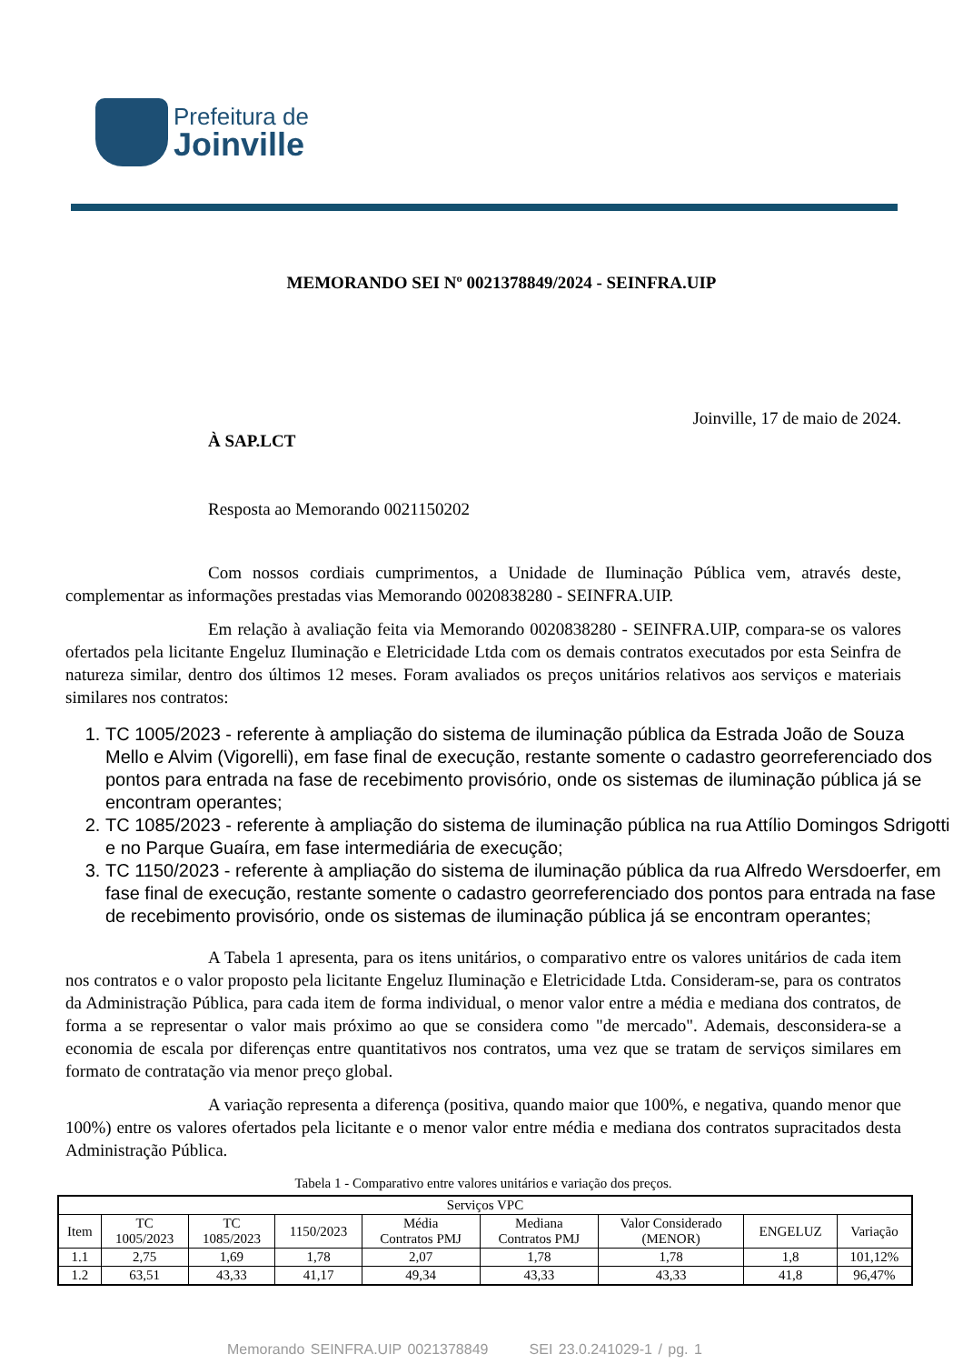Prefeitura de
Joinville
MEMORANDO SEI Nº 0021378849/2024 - SEINFRA.UIP
Joinville, 17 de maio de 2024.
À SAP.LCT
Resposta ao Memorando 0021150202
Com nossos cordiais cumprimentos, a Unidade de Iluminação Pública vem, através deste, complementar as informações prestadas vias Memorando 0020838280 - SEINFRA.UIP.
Em relação à avaliação feita via Memorando 0020838280 - SEINFRA.UIP, compara-se os valores ofertados pela licitante Engeluz Iluminação e Eletricidade Ltda com os demais contratos executados por esta Seinfra de natureza similar, dentro dos últimos 12 meses. Foram avaliados os preços unitários relativos aos serviços e materiais similares nos contratos:
1. TC 1005/2023 - referente à ampliação do sistema de iluminação pública da Estrada João de Souza Mello e Alvim (Vigorelli), em fase final de execução, restante somente o cadastro georreferenciado dos pontos para entrada na fase de recebimento provisório, onde os sistemas de iluminação pública já se encontram operantes;
2. TC 1085/2023 - referente à ampliação do sistema de iluminação pública na rua Attílio Domingos Sdrigotti e no Parque Guaíra, em fase intermediária de execução;
3. TC 1150/2023 - referente à ampliação do sistema de iluminação pública da rua Alfredo Wersdoerfer, em fase final de execução, restante somente o cadastro georreferenciado dos pontos para entrada na fase de recebimento provisório, onde os sistemas de iluminação pública já se encontram operantes;
A Tabela 1 apresenta, para os itens unitários, o comparativo entre os valores unitários de cada item nos contratos e o valor proposto pela licitante Engeluz Iluminação e Eletricidade Ltda. Consideram-se, para os contratos da Administração Pública, para cada item de forma individual, o menor valor entre a média e mediana dos contratos, de forma a se representar o valor mais próximo ao que se considera como "de mercado". Ademais, desconsidera-se a economia de escala por diferenças entre quantitativos nos contratos, uma vez que se tratam de serviços similares em formato de contratação via menor preço global.
A variação representa a diferença (positiva, quando maior que 100%, e negativa, quando menor que 100%) entre os valores ofertados pela licitante e o menor valor entre média e mediana dos contratos supracitados desta Administração Pública.
Tabela 1 - Comparativo entre valores unitários e variação dos preços.
| Serviços VPC | | | | | | | | |
| --- | --- | --- | --- | --- | --- | --- | --- | --- |
| Item | TC 1005/2023 | TC 1085/2023 | 1150/2023 | Média Contratos PMJ | Mediana Contratos PMJ | Valor Considerado (MENOR) | ENGELUZ | Variação |
| 1.1 | 2,75 | 1,69 | 1,78 | 2,07 | 1,78 | 1,78 | 1,8 | 101,12% |
| 1.2 | 63,51 | 43,33 | 41,17 | 49,34 | 43,33 | 43,33 | 41,8 | 96,47% |
Memorando SEINFRA.UIP 0021378849 SEI 23.0.241029-1 / pg. 1